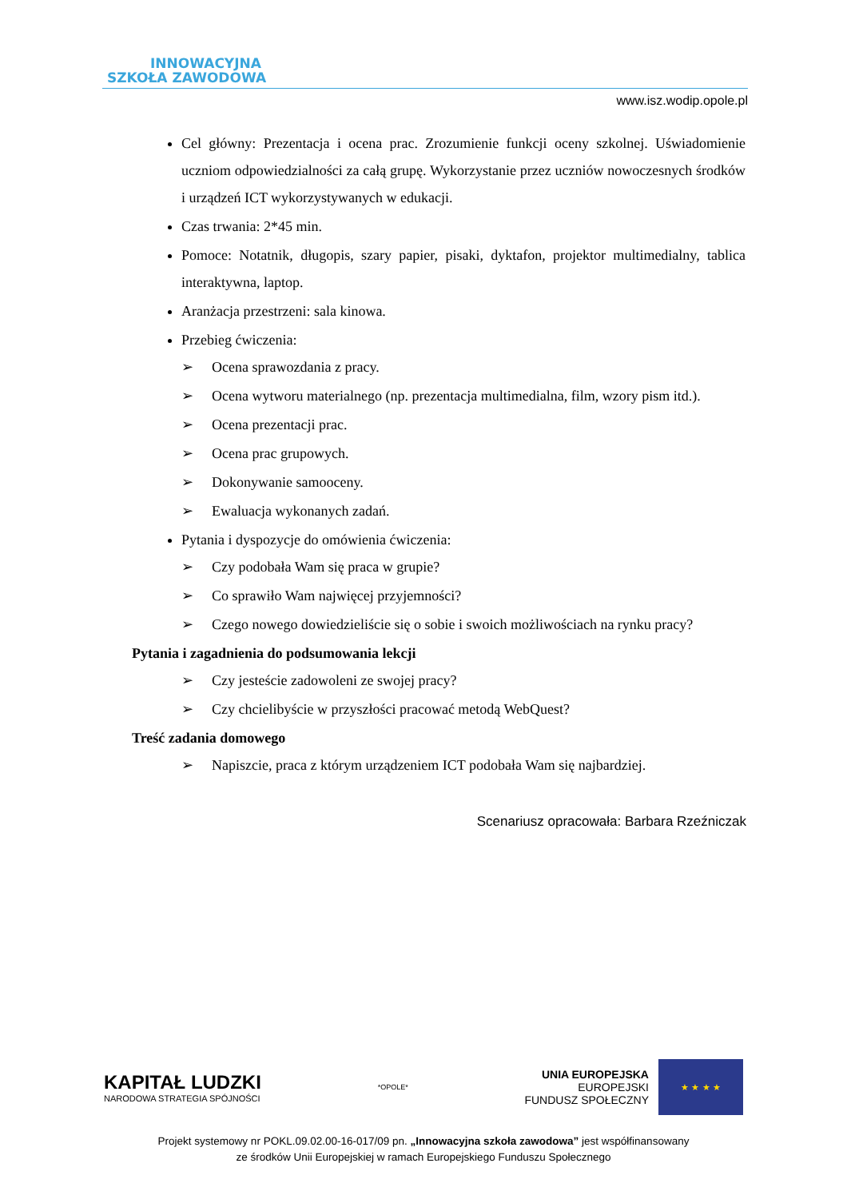INNOWACYJNA
SZKOŁA ZAWODOWA
www.isz.wodip.opole.pl
Cel główny: Prezentacja i ocena prac. Zrozumienie funkcji oceny szkolnej. Uświadomienie uczniom odpowiedzialności za całą grupę. Wykorzystanie przez uczniów nowoczesnych środków i urządzeń ICT wykorzystywanych w edukacji.
Czas trwania: 2*45 min.
Pomoce: Notatnik, długopis, szary papier, pisaki, dyktafon, projektor multimedialny, tablica interaktywna, laptop.
Aranżacja przestrzeni: sala kinowa.
Przebieg ćwiczenia:
➢ Ocena sprawozdania z pracy.
➢ Ocena wytworu materialnego (np. prezentacja multimedialna, film, wzory pism itd.).
➢ Ocena prezentacji prac.
➢ Ocena prac grupowych.
➢ Dokonywanie samooceny.
➢ Ewaluacja wykonanych zadań.
Pytania i dyspozycje do omówienia ćwiczenia:
➢ Czy podobała Wam się praca w grupie?
➢ Co sprawiło Wam najwięcej przyjemności?
➢ Czego nowego dowiedzieliście się o sobie i swoich możliwościach na rynku pracy?
Pytania i zagadnienia do podsumowania lekcji
➢ Czy jesteście zadowoleni ze swojej pracy?
➢ Czy chcielibyście w przyszłości pracować metodą WebQuest?
Treść zadania domowego
➢ Napiszcie, praca z którym urządzeniem ICT podobała Wam się najbardziej.
Scenariusz opracowała: Barbara Rzeźniczak
KAPITAŁ LUDZKI
NARODOWA STRATEGIA SPÓJNOŚCI
*OPOLE*
UNIA EUROPEJSKA
EUROPEJSKI
FUNDUSZ SPOŁECZNY
★ ★ ★ ★
Projekt systemowy nr POKL.09.02.00-16-017/09 pn. „Innowacyjna szkoła zawodowa” jest współfinansowany
ze środków Unii Europejskiej w ramach Europejskiego Funduszu Społecznego